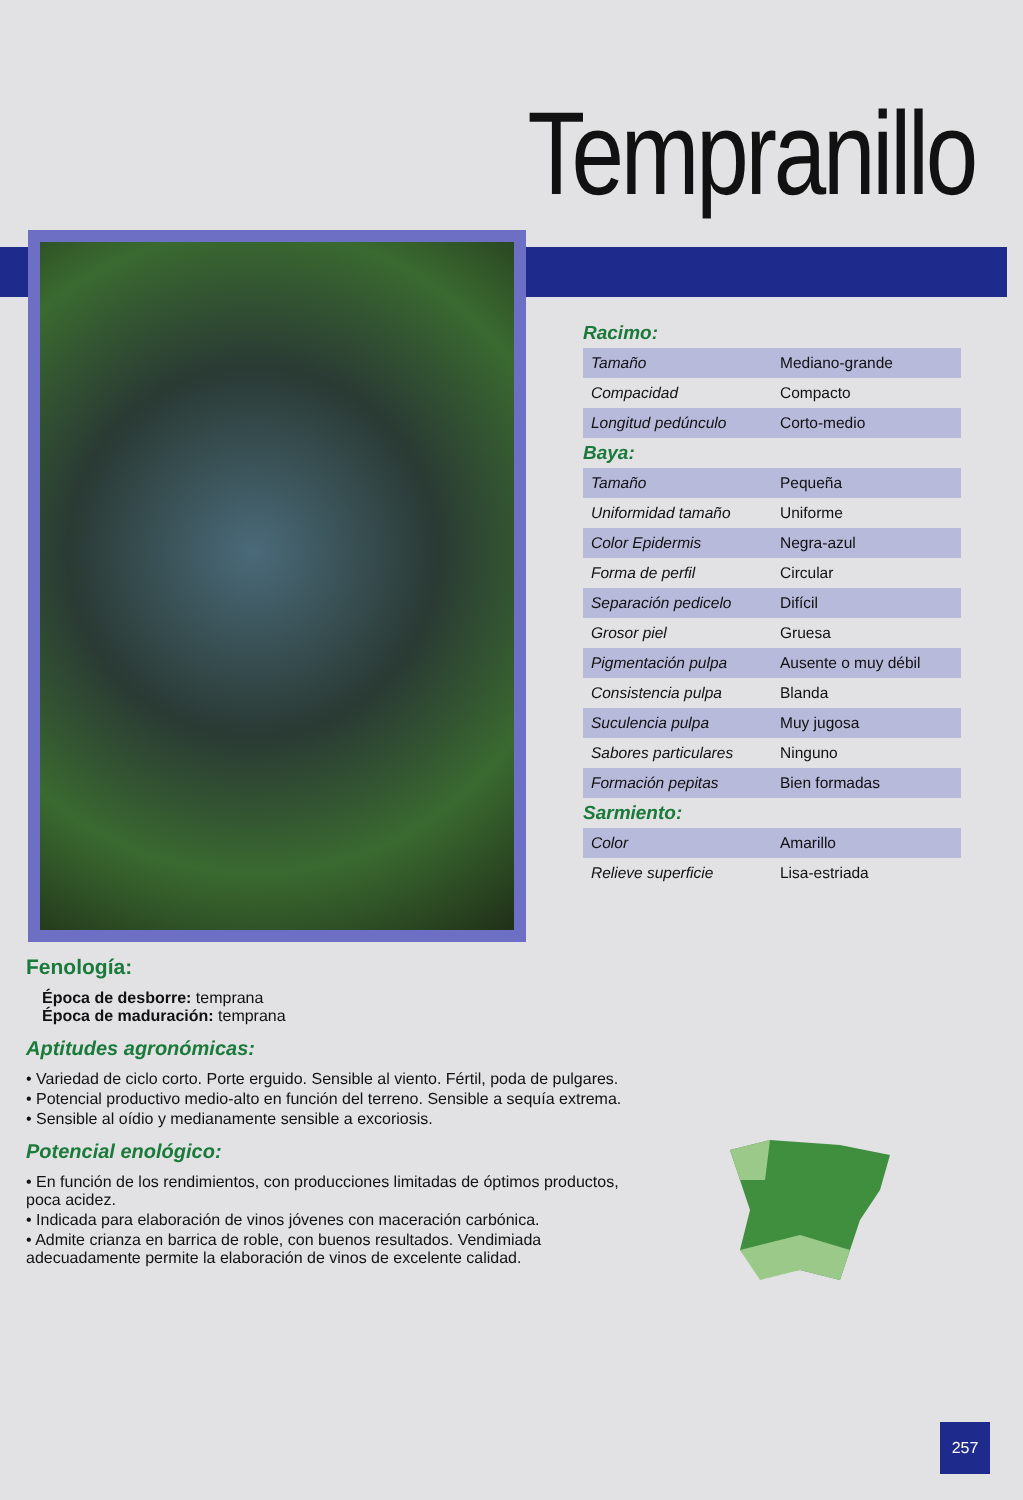Tempranillo
Racimo:
| Tamaño | Mediano-grande |
| Compacidad | Compacto |
| Longitud pedúnculo | Corto-medio |
Baya:
| Tamaño | Pequeña |
| Uniformidad tamaño | Uniforme |
| Color Epidermis | Negra-azul |
| Forma de perfil | Circular |
| Separación pedicelo | Difícil |
| Grosor piel | Gruesa |
| Pigmentación pulpa | Ausente o muy débil |
| Consistencia pulpa | Blanda |
| Suculencia pulpa | Muy jugosa |
| Sabores particulares | Ninguno |
| Formación pepitas | Bien formadas |
Sarmiento:
| Color | Amarillo |
| Relieve superficie | Lisa-estriada |
Fenología:
Época de desborre: temprana
Época de maduración: temprana
Aptitudes agronómicas:
• Variedad de ciclo corto. Porte erguido. Sensible al viento. Fértil, poda de pulgares.
• Potencial productivo medio-alto en función del terreno. Sensible a sequía extrema.
• Sensible al oídio y medianamente sensible a excoriosis.
Potencial enológico:
• En función de los rendimientos, con producciones limitadas de óptimos productos, poca acidez.
• Indicada para elaboración de vinos jóvenes con maceración carbónica.
• Admite crianza en barrica de roble, con buenos resultados. Vendimiada adecuadamente permite la elaboración de vinos de excelente calidad.
257